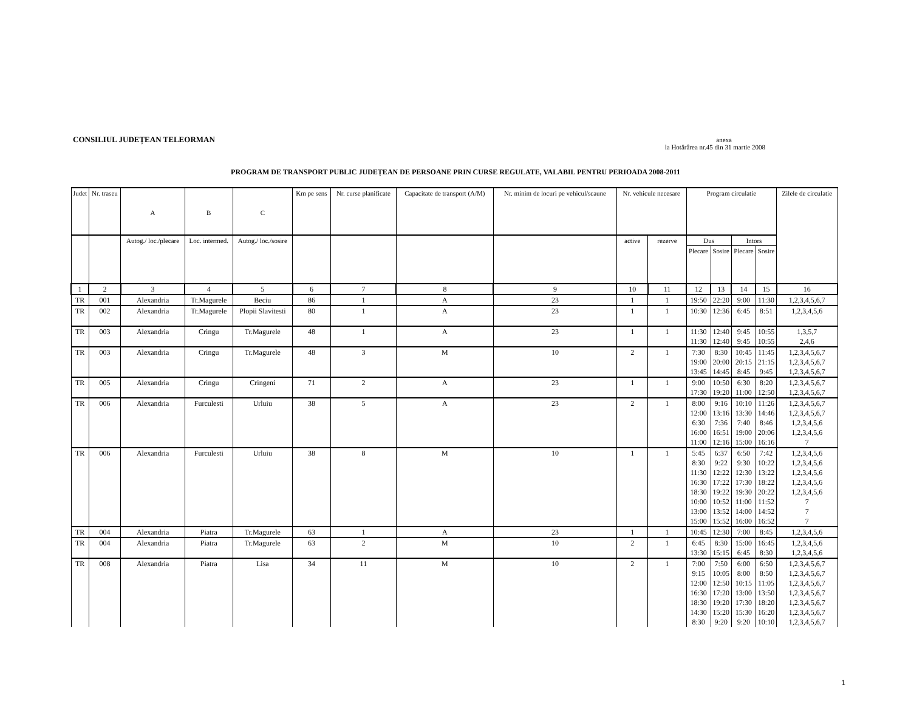CONSILIUL JUDEȚEAN TELEORMAN
anexa
la Hotărârea nr.45 din 31 martie 2008
PROGRAM DE TRANSPORT PUBLIC JUDEȚEAN DE PERSOANE PRIN CURSE REGULATE, VALABIL PENTRU PERIOADA 2008-2011
| Judet | Nr. traseu | A | B | C | Km pe sens | Nr. curse planificate | Capacitate de transport (A/M) | Nr. minim de locuri pe vehicul/scaune | Nr. vehicule necesare | | Program circulatie | | | | Zilele de circulatie |
| --- | --- | --- | --- | --- | --- | --- | --- | --- | --- | --- | --- | --- | --- | --- | --- |
| | | Autog./ loc./plecare | Loc. intermed. | Autog./ loc./sosire | | | | | active | rezerve | Dus | | Intors | | |
| | | | | | | | | | | | Plecare | Sosire | Plecare | Sosire | |
| 1 | 2 | 3 | 4 | 5 | 6 | 7 | 8 | 9 | 10 | 11 | 12 | 13 | 14 | 15 | 16 |
| TR | 001 | Alexandria | Tr.Magurele | Beciu | 86 | 1 | A | 23 | 1 | 1 | 19:50 | 22:20 | 9:00 | 11:30 | 1,2,3,4,5,6,7 |
| TR | 002 | Alexandria | Tr.Magurele | Plopii Slavitesti | 80 | 1 | A | 23 | 1 | 1 | 10:30 | 12:36 | 6:45 | 8:51 | 1,2,3,4,5,6 |
| TR | 003 | Alexandria | Cringu | Tr.Magurele | 48 | 1 | A | 23 | 1 | 1 | 11:30 | 12:40 | 9:45 | 10:55 | 1,3,5,7 |
| | | | | | | | | | | | 11:30 | 12:40 | 9:45 | 10:55 | 2,4,6 |
| TR | 003 | Alexandria | Cringu | Tr.Magurele | 48 | 3 | M | 10 | 2 | 1 | 7:30 | 8:30 | 10:45 | 11:45 | 1,2,3,4,5,6,7 |
| | | | | | | | | | | | 19:00 | 20:00 | 20:15 | 21:15 | 1,2,3,4,5,6,7 |
| | | | | | | | | | | | 13:45 | 14:45 | 8:45 | 9:45 | 1,2,3,4,5,6,7 |
| TR | 005 | Alexandria | Cringu | Cringeni | 71 | 2 | A | 23 | 1 | 1 | 9:00 | 10:50 | 6:30 | 8:20 | 1,2,3,4,5,6,7 |
| | | | | | | | | | | | 17:30 | 19:20 | 11:00 | 12:50 | 1,2,3,4,5,6,7 |
| TR | 006 | Alexandria | Furculesti | Urluiu | 38 | 5 | A | 23 | 2 | 1 | 8:00 | 9:16 | 10:10 | 11:26 | 1,2,3,4,5,6,7 |
| | | | | | | | | | | | 12:00 | 13:16 | 13:30 | 14:46 | 1,2,3,4,5,6,7 |
| | | | | | | | | | | | 6:30 | 7:36 | 7:40 | 8:46 | 1,2,3,4,5,6 |
| | | | | | | | | | | | 16:00 | 16:51 | 19:00 | 20:06 | 1,2,3,4,5,6 |
| | | | | | | | | | | | 11:00 | 12:16 | 15:00 | 16:16 | 7 |
| TR | 006 | Alexandria | Furculesti | Urluiu | 38 | 8 | M | 10 | 1 | 1 | 5:45 | 6:37 | 6:50 | 7:42 | 1,2,3,4,5,6 |
| | | | | | | | | | | | 8:30 | 9:22 | 9:30 | 10:22 | 1,2,3,4,5,6 |
| | | | | | | | | | | | 11:30 | 12:22 | 12:30 | 13:22 | 1,2,3,4,5,6 |
| | | | | | | | | | | | 16:30 | 17:22 | 17:30 | 18:22 | 1,2,3,4,5,6 |
| | | | | | | | | | | | 18:30 | 19:22 | 19:30 | 20:22 | 1,2,3,4,5,6 |
| | | | | | | | | | | | 10:00 | 10:52 | 11:00 | 11:52 | 7 |
| | | | | | | | | | | | 13:00 | 13:52 | 14:00 | 14:52 | 7 |
| | | | | | | | | | | | 15:00 | 15:52 | 16:00 | 16:52 | 7 |
| TR | 004 | Alexandria | Piatra | Tr.Magurele | 63 | 1 | A | 23 | 1 | 1 | 10:45 | 12:30 | 7:00 | 8:45 | 1,2,3,4,5,6 |
| TR | 004 | Alexandria | Piatra | Tr.Magurele | 63 | 2 | M | 10 | 2 | 1 | 6:45 | 8:30 | 15:00 | 16:45 | 1,2,3,4,5,6 |
| | | | | | | | | | | | 13:30 | 15:15 | 6:45 | 8:30 | 1,2,3,4,5,6 |
| TR | 008 | Alexandria | Piatra | Lisa | 34 | 11 | M | 10 | 2 | 1 | 7:00 | 7:50 | 6:00 | 6:50 | 1,2,3,4,5,6,7 |
| | | | | | | | | | | | 9:15 | 10:05 | 8:00 | 8:50 | 1,2,3,4,5,6,7 |
| | | | | | | | | | | | 12:00 | 12:50 | 10:15 | 11:05 | 1,2,3,4,5,6,7 |
| | | | | | | | | | | | 16:30 | 17:20 | 13:00 | 13:50 | 1,2,3,4,5,6,7 |
| | | | | | | | | | | | 18:30 | 19:20 | 17:30 | 18:20 | 1,2,3,4,5,6,7 |
| | | | | | | | | | | | 14:30 | 15:20 | 15:30 | 16:20 | 1,2,3,4,5,6,7 |
| | | | | | | | | | | | 8:30 | 9:20 | 9:20 | 10:10 | 1,2,3,4,5,6,7 |
1